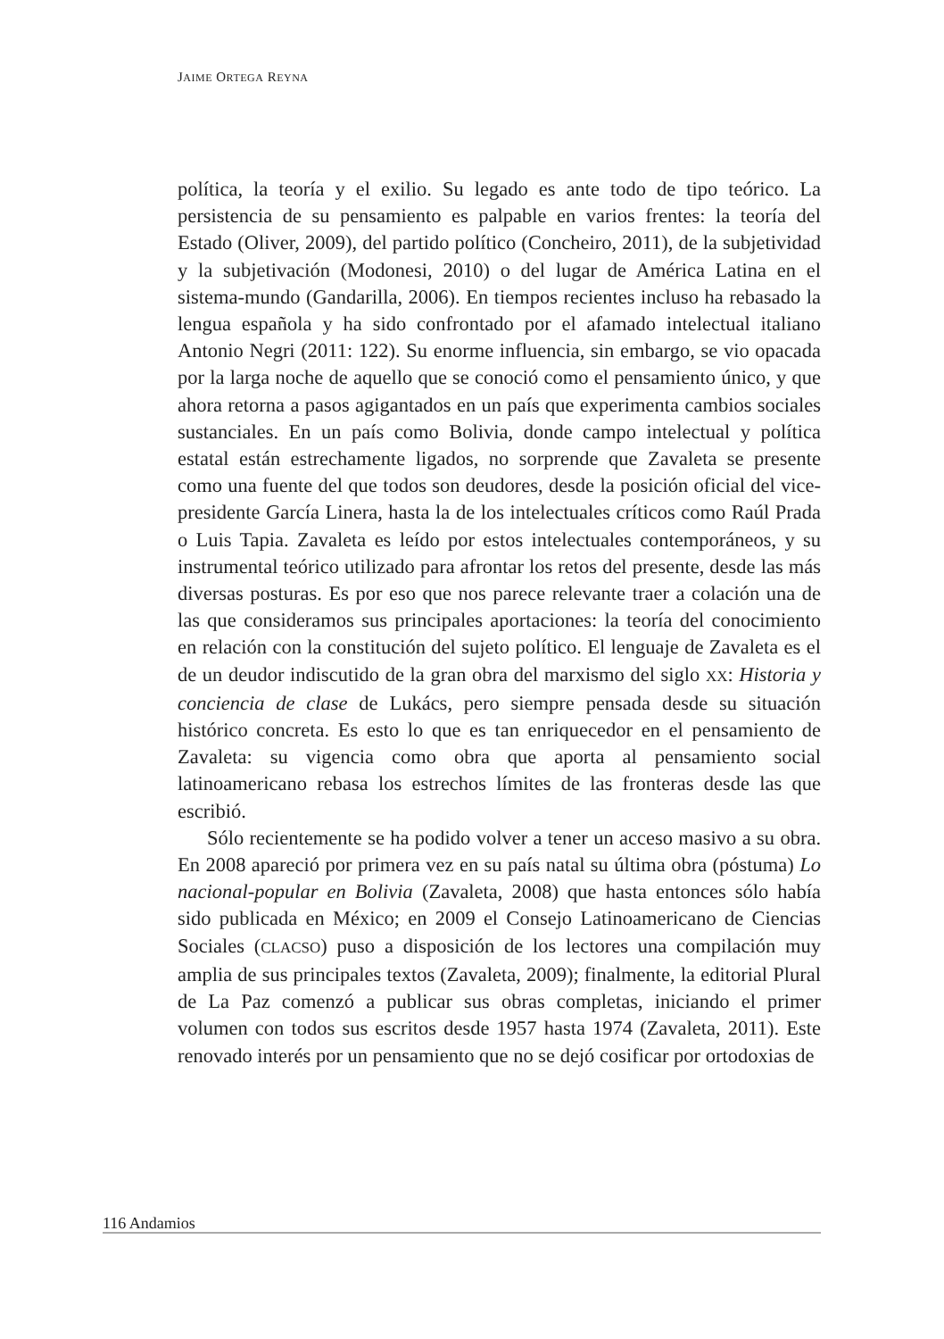JAIME ORTEGA REYNA
política, la teoría y el exilio. Su legado es ante todo de tipo teórico. La persistencia de su pensamiento es palpable en varios frentes: la teoría del Estado (Oliver, 2009), del partido político (Concheiro, 2011), de la subjetividad y la subjetivación (Modonesi, 2010) o del lugar de América Latina en el sistema-mundo (Gandarilla, 2006). En tiempos recientes incluso ha rebasado la lengua española y ha sido confrontado por el afamado intelectual italiano Antonio Negri (2011: 122). Su enorme influencia, sin embargo, se vio opacada por la larga noche de aquello que se conoció como el pensamiento único, y que ahora retorna a pasos agigantados en un país que experimenta cambios sociales sustanciales. En un país como Bolivia, donde campo intelectual y política estatal están estrechamente ligados, no sorprende que Zavaleta se presente como una fuente del que todos son deudores, desde la posición oficial del vice-presidente García Linera, hasta la de los intelectuales críticos como Raúl Prada o Luis Tapia. Zavaleta es leído por estos intelectuales contemporáneos, y su instrumental teórico utilizado para afrontar los retos del presente, desde las más diversas posturas. Es por eso que nos parece relevante traer a colación una de las que consideramos sus principales aportaciones: la teoría del conocimiento en relación con la constitución del sujeto político. El lenguaje de Zavaleta es el de un deudor indiscutido de la gran obra del marxismo del siglo XX: Historia y conciencia de clase de Lukács, pero siempre pensada desde su situación histórico concreta. Es esto lo que es tan enriquecedor en el pensamiento de Zavaleta: su vigencia como obra que aporta al pensamiento social latinoamericano rebasa los estrechos límites de las fronteras desde las que escribió.
Sólo recientemente se ha podido volver a tener un acceso masivo a su obra. En 2008 apareció por primera vez en su país natal su última obra (póstuma) Lo nacional-popular en Bolivia (Zavaleta, 2008) que hasta entonces sólo había sido publicada en México; en 2009 el Consejo Latinoamericano de Ciencias Sociales (CLACSO) puso a disposición de los lectores una compilación muy amplia de sus principales textos (Zavaleta, 2009); finalmente, la editorial Plural de La Paz comenzó a publicar sus obras completas, iniciando el primer volumen con todos sus escritos desde 1957 hasta 1974 (Zavaleta, 2011). Este renovado interés por un pensamiento que no se dejó cosificar por ortodoxias de
116 Andamios